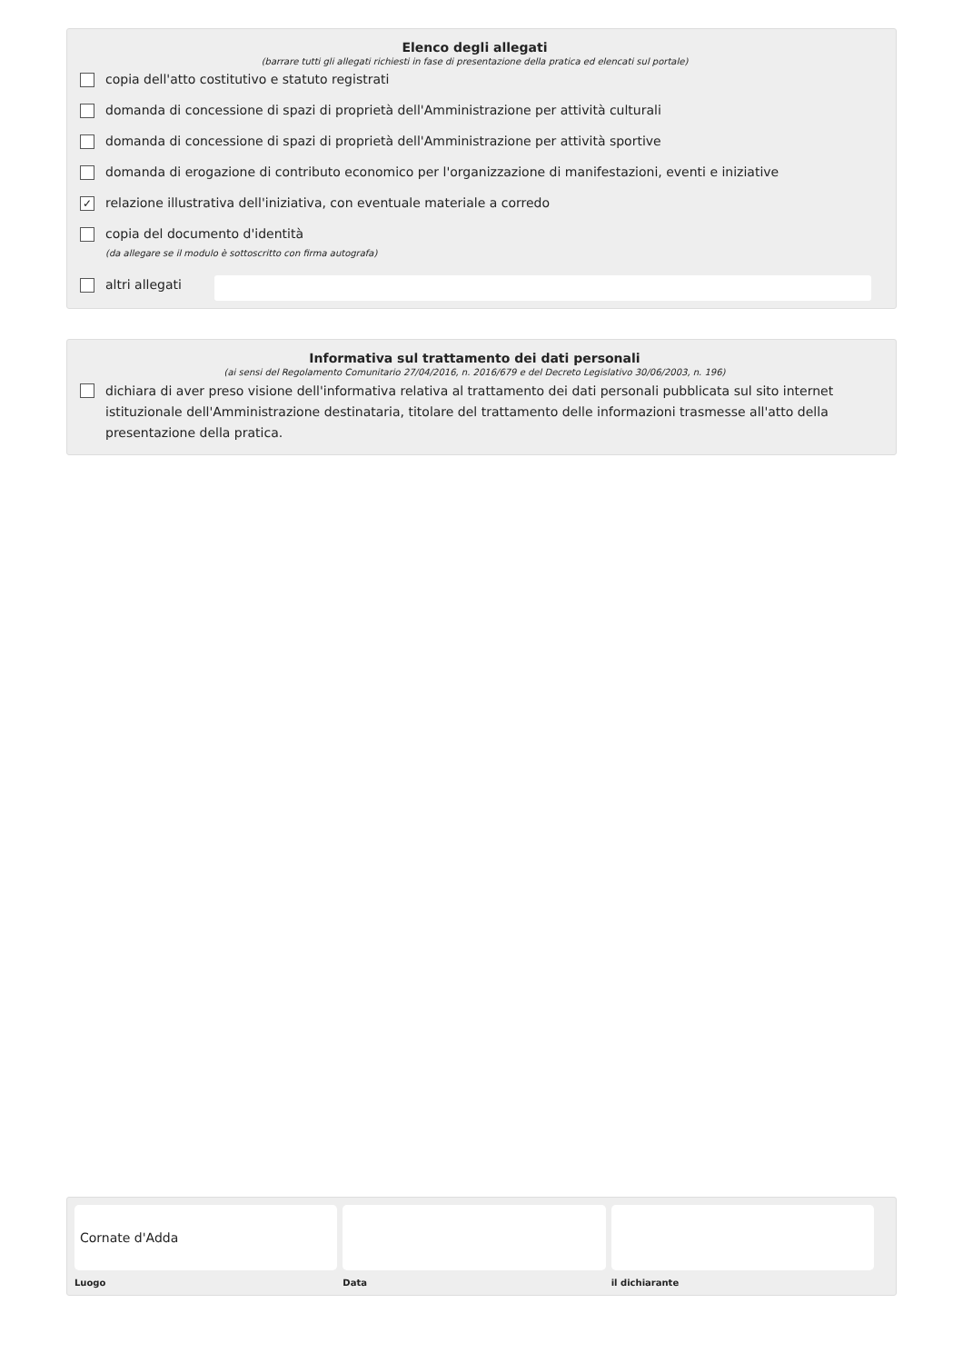Elenco degli allegati
(barrare tutti gli allegati richiesti in fase di presentazione della pratica ed elencati sul portale)
copia dell'atto costitutivo e statuto registrati
domanda di concessione di spazi di proprietà dell'Amministrazione per attività culturali
domanda di concessione di spazi di proprietà dell'Amministrazione per attività sportive
domanda di erogazione di contributo economico per l'organizzazione di manifestazioni, eventi e iniziative
✓ relazione illustrativa dell'iniziativa, con eventuale materiale a corredo
copia del documento d'identità
(da allegare se il modulo è sottoscritto con firma autografa)
altri allegati
Informativa sul trattamento dei dati personali
(ai sensi del Regolamento Comunitario 27/04/2016, n. 2016/679 e del Decreto Legislativo 30/06/2003, n. 196)
dichiara di aver preso visione dell'informativa relativa al trattamento dei dati personali pubblicata sul sito internet istituzionale dell'Amministrazione destinataria, titolare del trattamento delle informazioni trasmesse all'atto della presentazione della pratica.
Cornate d'Adda
Luogo
Data il dichiarante